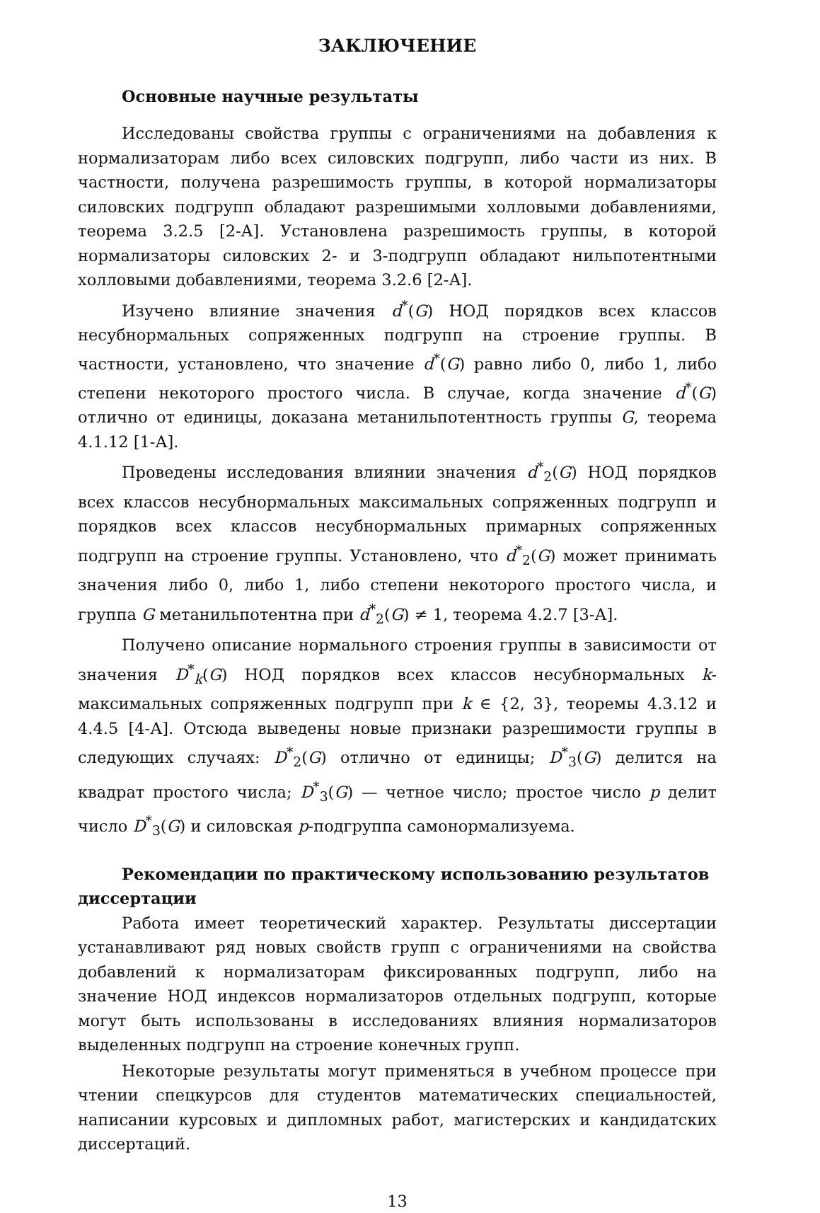ЗАКЛЮЧЕНИЕ
Основные научные результаты
Исследованы свойства группы с ограничениями на добавления к нормализаторам либо всех силовских подгрупп, либо части из них. В частности, получена разрешимость группы, в которой нормализаторы силовских подгрупп обладают разрешимыми холловыми добавлениями, теорема 3.2.5 [2-А]. Установлена разрешимость группы, в которой нормализаторы силовских 2- и 3-подгрупп обладают нильпотентными холловыми добавлениями, теорема 3.2.6 [2-А].
Изучено влияние значения d<sup>*</sup>(G) НОД порядков всех классов несубнормальных сопряженных подгрупп на строение группы. В частности, установлено, что значение d<sup>*</sup>(G) равно либо 0, либо 1, либо степени некоторого простого числа. В случае, когда значение d<sup>*</sup>(G) отлично от единицы, доказана метанильпотентность группы G, теорема 4.1.12 [1-А].
Проведены исследования влиянии значения d<sup>*</sup><sub>2</sub>(G) НОД порядков всех классов несубнормальных максимальных сопряженных подгрупп и порядков всех классов несубнормальных примарных сопряженных подгрупп на строение группы. Установлено, что d<sup>*</sup><sub>2</sub>(G) может принимать значения либо 0, либо 1, либо степени некоторого простого числа, и группа G метанильпотентна при d<sup>*</sup><sub>2</sub>(G) ≠ 1, теорема 4.2.7 [3-А].
Получено описание нормального строения группы в зависимости от значения D<sup>*</sup><sub>k</sub>(G) НОД порядков всех классов несубнормальных k-максимальных сопряженных подгрупп при k ∈ {2, 3}, теоремы 4.3.12 и 4.4.5 [4-А]. Отсюда выведены новые признаки разрешимости группы в следующих случаях: D<sup>*</sup><sub>2</sub>(G) отлично от единицы; D<sup>*</sup><sub>3</sub>(G) делится на квадрат простого числа; D<sup>*</sup><sub>3</sub>(G) — четное число; простое число p делит число D<sup>*</sup><sub>3</sub>(G) и силовская p-подгруппа самонормализуема.
Рекомендации по практическому использованию результатов диссертации
Работа имеет теоретический характер. Результаты диссертации устанавливают ряд новых свойств групп с ограничениями на свойства добавлений к нормализаторам фиксированных подгрупп, либо на значение НОД индексов нормализаторов отдельных подгрупп, которые могут быть использованы в исследованиях влияния нормализаторов выделенных подгрупп на строение конечных групп.
Некоторые результаты могут применяться в учебном процессе при чтении спецкурсов для студентов математических специальностей, написании курсовых и дипломных работ, магистерских и кандидатских диссертаций.
13